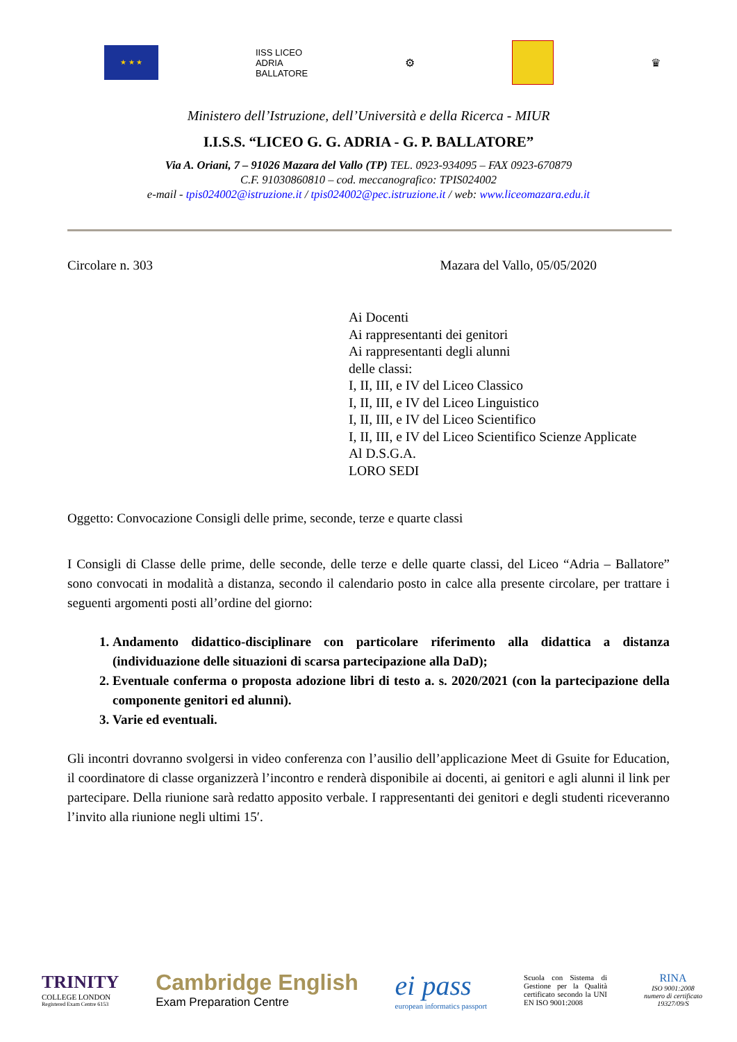★ ★ ★
IISS LICEO
ADRIA
BALLATORE
⚙ ♛
Ministero dell’Istruzione, dell’Università e della Ricerca - MIUR
I.I.S.S. “LICEO G. G. ADRIA - G. P. BALLATORE”
Via A. Oriani, 7 – 91026 Mazara del Vallo (TP) TEL. 0923-934095 – FAX 0923-670879
C.F. 91030860810 – cod. meccanografico: TPIS024002
e-mail - tpis024002@istruzione.it / tpis024002@pec.istruzione.it / web: www.liceomazara.edu.it
Circolare n. 303 Mazara del Vallo, 05/05/2020
Ai Docenti
Ai rappresentanti dei genitori
Ai rappresentanti degli alunni
delle classi:
I, II, III, e IV del Liceo Classico
I, II, III, e IV del Liceo Linguistico
I, II, III, e IV del Liceo Scientifico
I, II, III, e IV del Liceo Scientifico Scienze Applicate
Al D.S.G.A.
LORO SEDI
Oggetto: Convocazione Consigli delle prime, seconde, terze e quarte classi
I Consigli di Classe delle prime, delle seconde, delle terze e delle quarte classi, del Liceo “Adria – Ballatore” sono convocati in modalità a distanza, secondo il calendario posto in calce alla presente circolare, per trattare i seguenti argomenti posti all’ordine del giorno:
1. Andamento didattico-disciplinare con particolare riferimento alla didattica a distanza (individuazione delle situazioni di scarsa partecipazione alla DaD);
2. Eventuale conferma o proposta adozione libri di testo a. s. 2020/2021 (con la partecipazione della componente genitori ed alunni).
3. Varie ed eventuali.
Gli incontri dovranno svolgersi in video conferenza con l’ausilio dell’applicazione Meet di Gsuite for Education, il coordinatore di classe organizzerà l’incontro e renderà disponibile ai docenti, ai genitori e agli alunni il link per partecipare. Della riunione sarà redatto apposito verbale. I rappresentanti dei genitori e degli studenti riceveranno l’invito alla riunione negli ultimi 15′.
TRINITY
COLLEGE LONDON
Registered Exam Centre 6153
Cambridge English
Exam Preparation Centre
ei pass
european informatics passport
Scuola con Sistema di Gestione per la Qualità certificato secondo la UNI EN ISO 9001:2008
RINA
ISO 9001:2008
numero di certificato
19327/09/S